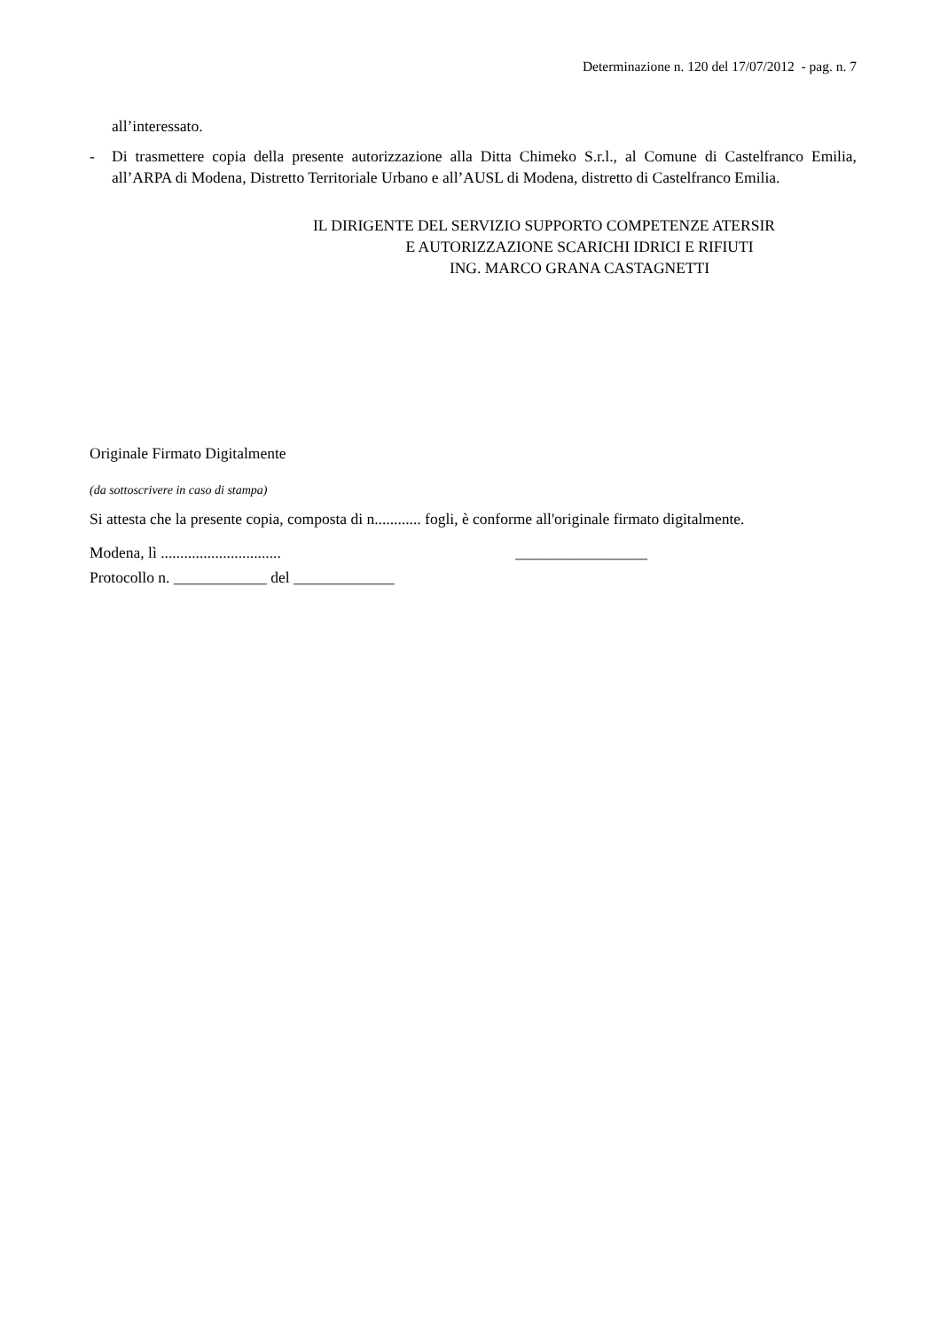Determinazione n. 120 del 17/07/2012 - pag. n. 7
all’interessato.
- Di trasmettere copia della presente autorizzazione alla Ditta Chimeko S.r.l., al Comune di Castelfranco Emilia, all’ARPA di Modena, Distretto Territoriale Urbano e all’AUSL di Modena, distretto di Castelfranco Emilia.
IL DIRIGENTE DEL SERVIZIO SUPPORTO COMPETENZE ATERSIR
E AUTORIZZAZIONE SCARICHI IDRICI E RIFIUTI
ING. MARCO GRANA CASTAGNETTI
Originale Firmato Digitalmente
(da sottoscrivere in caso di stampa)
Si attesta che la presente copia, composta di n............ fogli, è conforme all'originale firmato digitalmente.
Modena, lì ............................... _________________
Protocollo n. ____________ del _____________